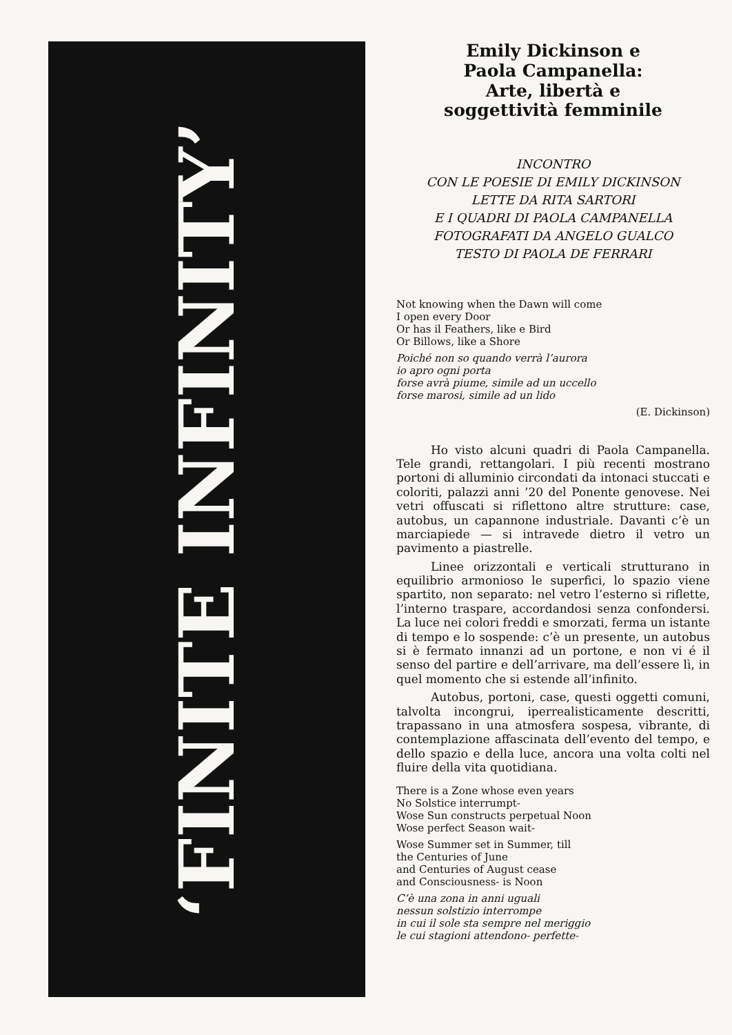‘FINITE INFINITY’
Emily Dickinson e
Paola Campanella:
Arte, libertà e
soggettività femminile
INCONTRO
CON LE POESIE DI EMILY DICKINSON
LETTE DA RITA SARTORI
E I QUADRI DI PAOLA CAMPANELLA
FOTOGRAFATI DA ANGELO GUALCO
TESTO DI PAOLA DE FERRARI
Not knowing when the Dawn will come
I open every Door
Or has il Feathers, like e Bird
Or Billows, like a Shore
Poiché non so quando verrà l’aurora
io apro ogni porta
forse avrà piume, simile ad un uccello
forse marosi, simile ad un lido
(E. Dickinson)
Ho visto alcuni quadri di Paola Campanella. Tele grandi, rettangolari. I più recenti mostrano portoni di alluminio circondati da intonaci stuccati e coloriti, palazzi anni ’20 del Ponente genovese. Nei vetri offuscati si riflettono altre strutture: case, autobus, un capannone industriale. Davanti c’è un marciapiede — si intravede dietro il vetro un pavimento a piastrelle.
Linee orizzontali e verticali strutturano in equilibrio armonioso le superfici, lo spazio viene spartito, non separato: nel vetro l’esterno si riflette, l’interno traspare, accordandosi senza confondersi. La luce nei colori freddi e smorzati, ferma un istante di tempo e lo sospende: c’è un presente, un autobus si è fermato innanzi ad un portone, e non vi é il senso del partire e dell’arrivare, ma dell’essere lì, in quel momento che si estende all’infinito.
Autobus, portoni, case, questi oggetti comuni, talvolta incongrui, iperrealisticamente descritti, trapassano in una atmosfera sospesa, vibrante, di contemplazione affascinata dell’evento del tempo, e dello spazio e della luce, ancora una volta colti nel fluire della vita quotidiana.
There is a Zone whose even years
No Solstice interrumpt-
Wose Sun constructs perpetual Noon
Wose perfect Season wait-
Wose Summer set in Summer, till
the Centuries of June
and Centuries of August cease
and Consciousness- is Noon
C’è una zona in anni uguali
nessun solstizio interrompe
in cui il sole sta sempre nel meriggio
le cui stagioni attendono- perfette-